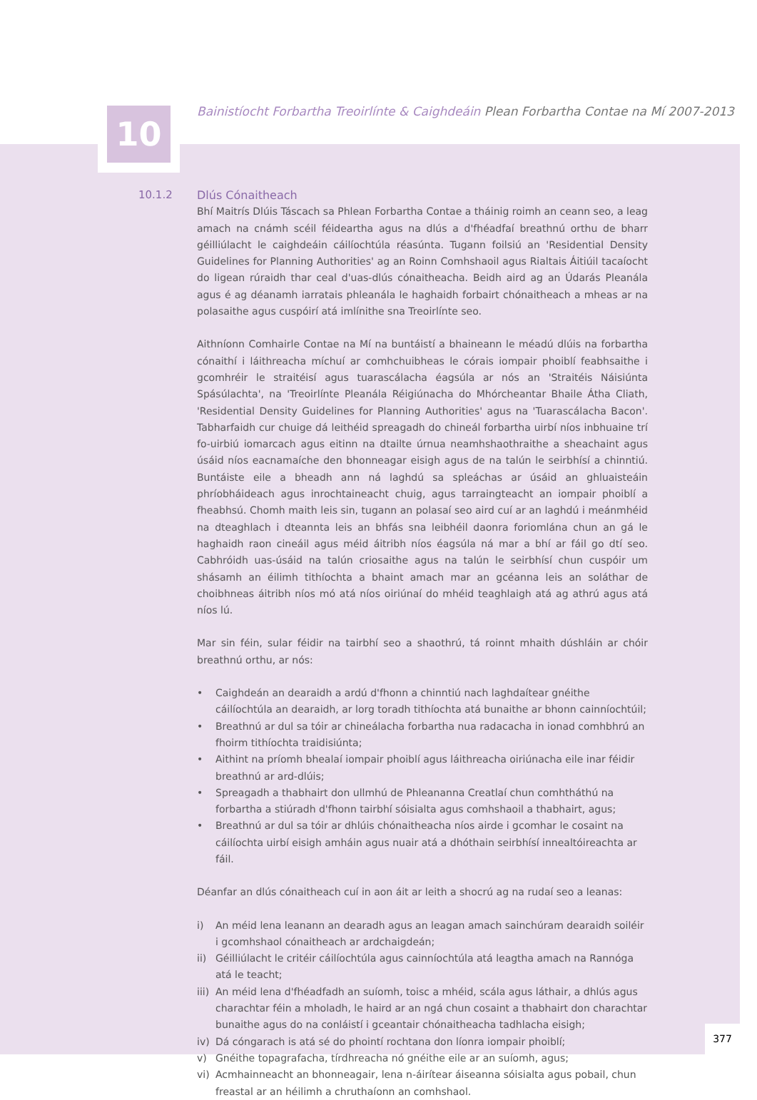10
Bainistíocht Forbartha Treoirlínte & Caighdeáin Plean Forbartha Contae na Mí 2007-2013
10.1.2 Dlús Cónaitheach
Bhí Maitrís Dlúis Táscach sa Phlean Forbartha Contae a tháinig roimh an ceann seo, a leag amach na cnámh scéil féideartha agus na dlús a d'fhéadfaí breathnú orthu de bharr géilliúlacht le caighdeáin cáilíochtúla réasúnta. Tugann foilsiú an 'Residential Density Guidelines for Planning Authorities' ag an Roinn Comhshaoil agus Rialtais Áitiúil tacaíocht do ligean rúraidh thar ceal d'uas-dlús cónaitheacha. Beidh aird ag an Údarás Pleanála agus é ag déanamh iarratais phleanála le haghaidh forbairt chónaitheach a mheas ar na polasaithe agus cuspóirí atá imlínithe sna Treoirlínte seo.
Aithníonn Comhairle Contae na Mí na buntáistí a bhaineann le méadú dlúis na forbartha cónaithí i láithreacha míchuí ar comhchuibheas le córais iompair phoiblí feabhsaithe i gcomhréir le straitéisí agus tuarascálacha éagsúla ar nós an 'Straitéis Náisiúnta Spásúlachta', na 'Treoirlínte Pleanála Réigiúnacha do Mhórcheantar Bhaile Átha Cliath, 'Residential Density Guidelines for Planning Authorities' agus na 'Tuarascálacha Bacon'. Tabharfaidh cur chuige dá leithéid spreagadh do chineál forbartha uirbí níos inbhuaine trí fo-uirbiú iomarcach agus eitinn na dtailte úrnua neamhshaothraithe a sheachaint agus úsáid níos eacnamaíche den bhonneagar eisigh agus de na talún le seirbhísí a chinntiú. Buntáiste eile a bheadh ann ná laghdú sa spleáchas ar úsáid an ghluaisteáin phríobháideach agus inrochtaineacht chuig, agus tarraingteacht an iompair phoiblí a fheabhsú. Chomh maith leis sin, tugann an polasaí seo aird cuí ar an laghdú i meánmhéid na dteaghlach i dteannta leis an bhfás sna leibhéil daonra foriomlána chun an gá le haghaidh raon cineáil agus méid áitribh níos éagsúla ná mar a bhí ar fáil go dtí seo. Cabhróidh uas-úsáid na talún criosaithe agus na talún le seirbhísí chun cuspóir um shásamh an éilimh tithíochta a bhaint amach mar an gcéanna leis an soláthar de choibhneas áitribh níos mó atá níos oiriúnaí do mhéid teaghlaigh atá ag athrú agus atá níos lú.
Mar sin féin, sular féidir na tairbhí seo a shaothrú, tá roinnt mhaith dúshláin ar chóir breathnú orthu, ar nós:
• Caighdeán an dearaidh a ardú d'fhonn a chinntiú nach laghdaítear gnéithe cáilíochtúla an dearaidh, ar lorg toradh tithíochta atá bunaithe ar bhonn cainníochtúil;
• Breathnú ar dul sa tóir ar chineálacha forbartha nua radacacha in ionad comhbhrú an fhoirm tithíochta traidisiúnta;
• Aithint na príomh bhealaí iompair phoiblí agus láithreacha oiriúnacha eile inar féidir breathnú ar ard-dlúis;
• Spreagadh a thabhairt don ullmhú de Phleananna Creatlaí chun comhtháthú na forbartha a stiúradh d'fhonn tairbhí sóisialta agus comhshaoil a thabhairt, agus;
• Breathnú ar dul sa tóir ar dhlúis chónaitheacha níos airde i gcomhar le cosaint na cáilíochta uirbí eisigh amháin agus nuair atá a dhóthain seirbhísí innealtóireachta ar fáil.
Déanfar an dlús cónaitheach cuí in aon áit ar leith a shocrú ag na rudaí seo a leanas:
i) An méid lena leanann an dearadh agus an leagan amach sainchúram dearaidh soiléir i gcomhshaol cónaitheach ar ardchaigdeán;
ii) Géilliúlacht le critéir cáilíochtúla agus cainníochtúla atá leagtha amach na Rannóga atá le teacht;
iii) An méid lena d'fhéadfadh an suíomh, toisc a mhéid, scála agus láthair, a dhlús agus charachtar féin a mholadh, le haird ar an ngá chun cosaint a thabhairt don charachtar bunaithe agus do na conláistí i gceantair chónaitheacha tadhlacha eisigh;
iv) Dá cóngarach is atá sé do phointí rochtana don líonra iompair phoiblí;
v) Gnéithe topagrafacha, tírdhreacha nó gnéithe eile ar an suíomh, agus;
vi) Acmhainneacht an bhonneagair, lena n-áirítear áiseanna sóisialta agus pobail, chun freastal ar an héilimh a chruthaíonn an comhshaol.
377